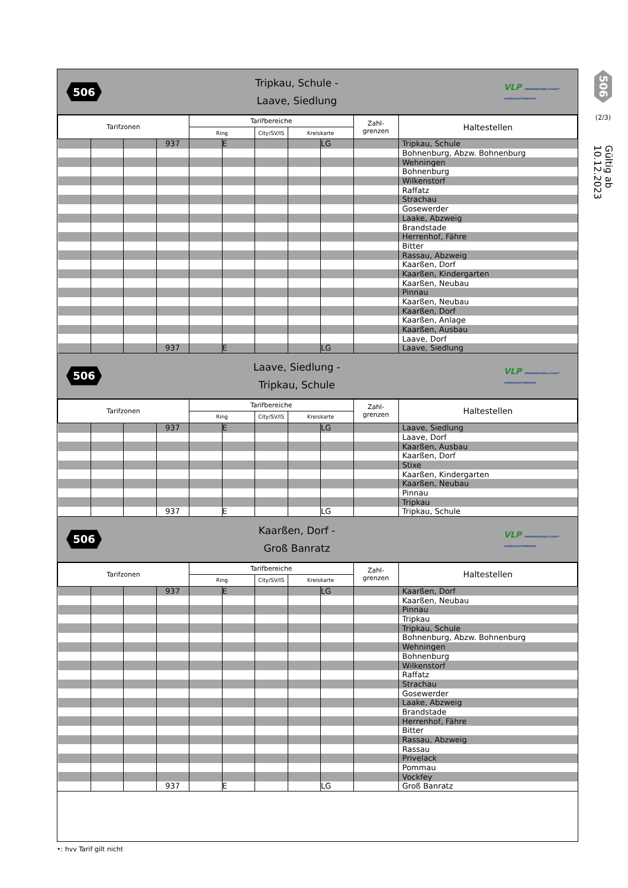506
Tripkau, Schule -
Laave, Siedlung
VLP VERKEHRSGESELLSCHAFT LUDWIGSLUST-PARCHIM
| Tarifzonen | | | | Tarifbereiche | | | | | Zahl- grenzen | Haltestellen |
| --- | --- | --- | --- | --- | --- | --- | --- | --- | --- | --- |
| | | | | Ring | | City/SV/IS | Kreiskarte | | | |
| | | | 937 | | E | | | LG | | Tripkau, Schule |
| | | | | | | | | | | Bohnenburg, Abzw. Bohnenburg |
| | | | | | | | | | | Wehningen |
| | | | | | | | | | | Bohnenburg |
| | | | | | | | | | | Wilkenstorf |
| | | | | | | | | | | Raffatz |
| | | | | | | | | | | Strachau |
| | | | | | | | | | | Gosewerder |
| | | | | | | | | | | Laake, Abzweig |
| | | | | | | | | | | Brandstade |
| | | | | | | | | | | Herrenhof, Fähre |
| | | | | | | | | | | Bitter |
| | | | | | | | | | | Rassau, Abzweig |
| | | | | | | | | | | Kaarßen, Dorf |
| | | | | | | | | | | Kaarßen, Kindergarten |
| | | | | | | | | | | Kaarßen, Neubau |
| | | | | | | | | | | Pinnau |
| | | | | | | | | | | Kaarßen, Neubau |
| | | | | | | | | | | Kaarßen, Dorf |
| | | | | | | | | | | Kaarßen, Anlage |
| | | | | | | | | | | Kaarßen, Ausbau |
| | | | | | | | | | | Laave, Dorf |
| | | | 937 | | E | | | LG | | Laave, Siedlung |
506
Laave, Siedlung -
Tripkau, Schule
VLP VERKEHRSGESELLSCHAFT LUDWIGSLUST-PARCHIM
| Tarifzonen | | | | Tarifbereiche | | | | | Zahl- grenzen | Haltestellen |
| --- | --- | --- | --- | --- | --- | --- | --- | --- | --- | --- |
| | | | | Ring | | City/SV/IS | Kreiskarte | | | |
| | | | 937 | | E | | | LG | | Laave, Siedlung |
| | | | | | | | | | | Laave, Dorf |
| | | | | | | | | | | Kaarßen, Ausbau |
| | | | | | | | | | | Kaarßen, Dorf |
| | | | | | | | | | | Stixe |
| | | | | | | | | | | Kaarßen, Kindergarten |
| | | | | | | | | | | Kaarßen, Neubau |
| | | | | | | | | | | Pinnau |
| | | | | | | | | | | Tripkau |
| | | | 937 | | E | | | LG | | Tripkau, Schule |
506
Kaarßen, Dorf -
Groß Banratz
VLP VERKEHRSGESELLSCHAFT LUDWIGSLUST-PARCHIM
| Tarifzonen | | | | Tarifbereiche | | | | | Zahl- grenzen | Haltestellen |
| --- | --- | --- | --- | --- | --- | --- | --- | --- | --- | --- |
| | | | | Ring | | City/SV/IS | Kreiskarte | | | |
| | | | 937 | | E | | | LG | | Kaarßen, Dorf |
| | | | | | | | | | | Kaarßen, Neubau |
| | | | | | | | | | | Pinnau |
| | | | | | | | | | | Tripkau |
| | | | | | | | | | | Tripkau, Schule |
| | | | | | | | | | | Bohnenburg, Abzw. Bohnenburg |
| | | | | | | | | | | Wehningen |
| | | | | | | | | | | Bohnenburg |
| | | | | | | | | | | Wilkenstorf |
| | | | | | | | | | | Raffatz |
| | | | | | | | | | | Strachau |
| | | | | | | | | | | Gosewerder |
| | | | | | | | | | | Laake, Abzweig |
| | | | | | | | | | | Brandstade |
| | | | | | | | | | | Herrenhof, Fähre |
| | | | | | | | | | | Bitter |
| | | | | | | | | | | Rassau, Abzweig |
| | | | | | | | | | | Rassau |
| | | | | | | | | | | Privelack |
| | | | | | | | | | | Pommau |
| | | | | | | | | | | Vockfey |
| | | | 937 | | E | | | LG | | Groß Banratz |
506
(2/3)
Gültig ab 10.12.2023
•: hvv Tarif gilt nicht